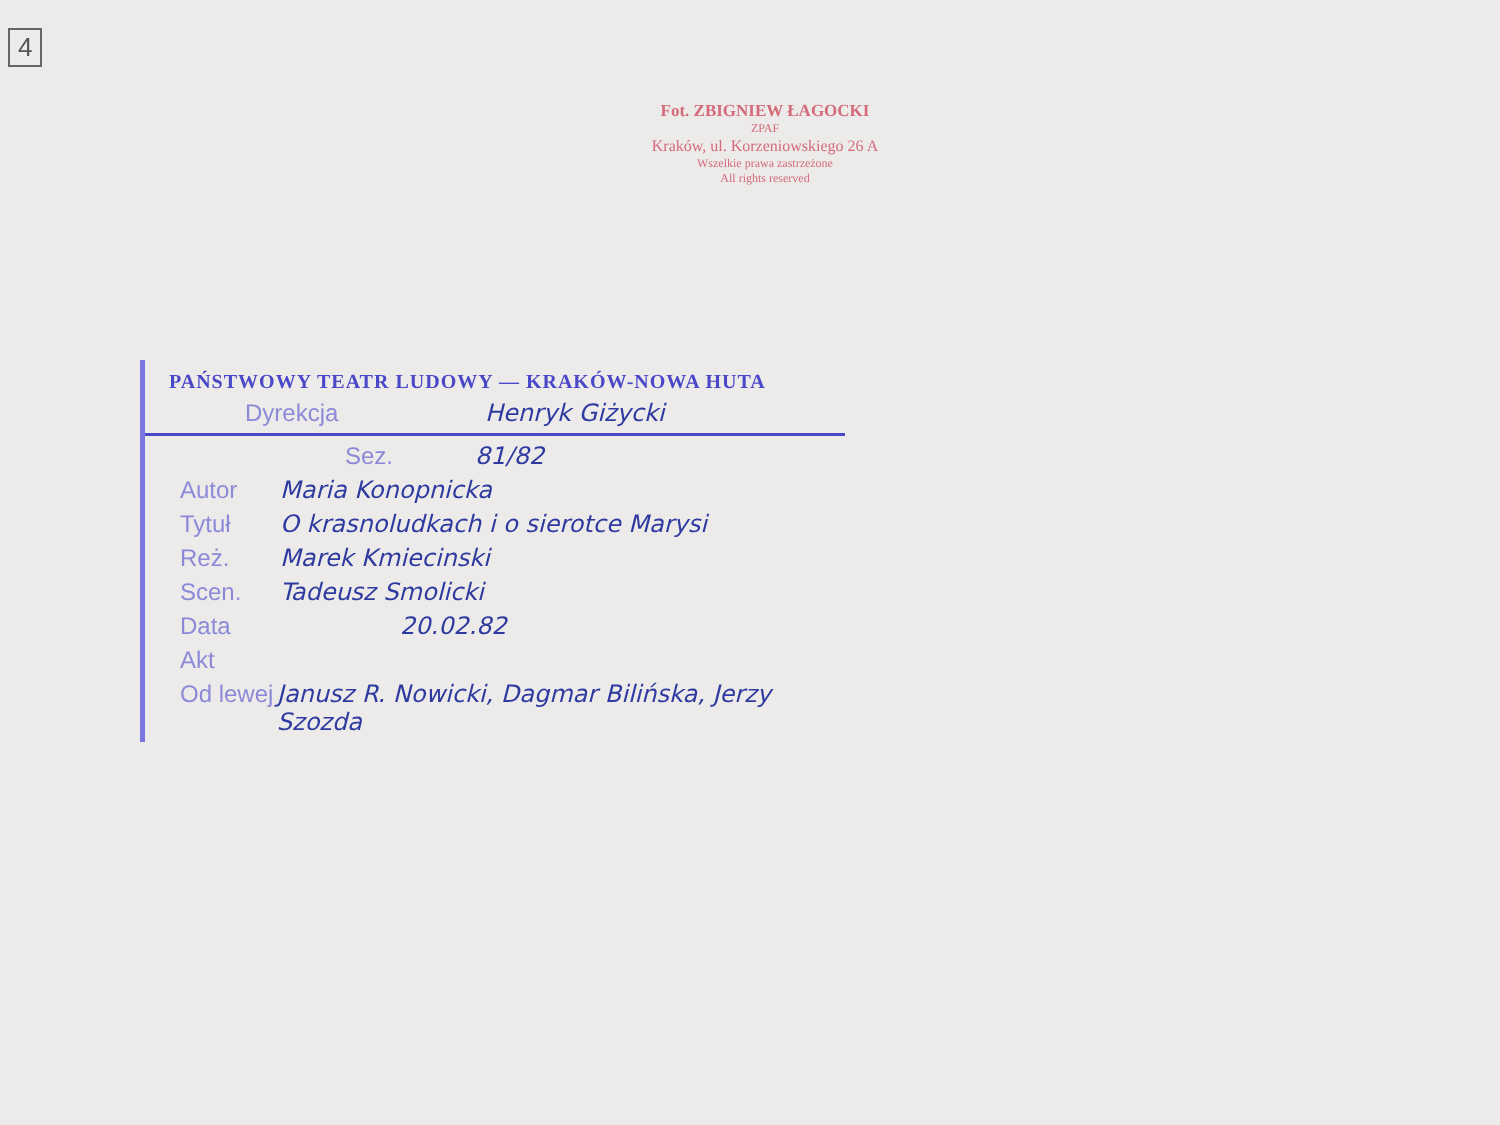4
Fot. ZBIGNIEW ŁAGOCKI
ZPAF
Kraków, ul. Korzeniowskiego 26 A
Wszelkie prawa zastrzeżone
All rights reserved
PAŃSTWOWY TEATR LUDOWY — KRAKÓW-NOWA HUTA
Dyrekcja Henryk Giżycki
Sez. 81/82
Autor Maria Konopnicka
Tytuł O krasnoludkach i o sierotce Marysi
Reż. Marek Kmiecinski
Scen. Tadeusz Smolicki
Data 20.02.82
Akt
Od lewej Janusz R. Nowicki, Dagmar Bilińska, Jerzy Szozda